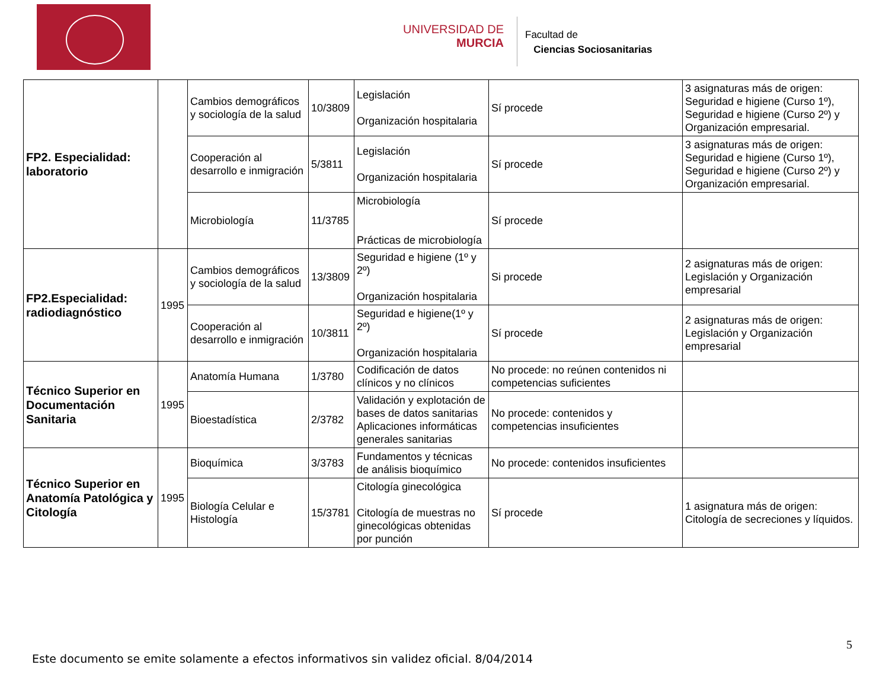UNIVERSIDAD DE
MURCIA
Facultad de
Ciencias Sociosanitarias
| FP2. Especialidad: laboratorio | | Cambios demográficos y sociología de la salud | 10/3809 | Legislación Organización hospitalaria | Sí procede | 3 asignaturas más de origen: Seguridad e higiene (Curso 1º), Seguridad e higiene (Curso 2º) y Organización empresarial. |
| | | Cooperación al desarrollo e inmigración | 5/3811 | Legislación Organización hospitalaria | Sí procede | 3 asignaturas más de origen: Seguridad e higiene (Curso 1º), Seguridad e higiene (Curso 2º) y Organización empresarial. |
| | | Microbiología | 11/3785 | Microbiología Prácticas de microbiología | Sí procede | |
| FP2.Especialidad: radiodiagnóstico | 1995 | Cambios demográficos y sociología de la salud | 13/3809 | Seguridad e higiene (1º y 2º) Organización hospitalaria | Si procede | 2 asignaturas más de origen: Legislación y Organización empresarial |
| | | Cooperación al desarrollo e inmigración | 10/3811 | Seguridad e higiene(1º y 2º) Organización hospitalaria | Sí procede | 2 asignaturas más de origen: Legislación y Organización empresarial |
| Técnico Superior en Documentación Sanitaria | 1995 | Anatomía Humana | 1/3780 | Codificación de datos clínicos y no clínicos | No procede: no reúnen contenidos ni competencias suficientes | |
| | | Bioestadística | 2/3782 | Validación y explotación de bases de datos sanitarias Aplicaciones informáticas generales sanitarias | No procede: contenidos y competencias insuficientes | |
| Técnico Superior en Anatomía Patológica y Citología | 1995 | Bioquímica | 3/3783 | Fundamentos y técnicas de análisis bioquímico | No procede: contenidos insuficientes | |
| | | Biología Celular e Histología | 15/3781 | Citología ginecológica Citología de muestras no ginecológicas obtenidas por punción | Sí procede | 1 asignatura más de origen: Citología de secreciones y líquidos. |
5
Este documento se emite solamente a efectos informativos sin validez oficial. 8/04/2014